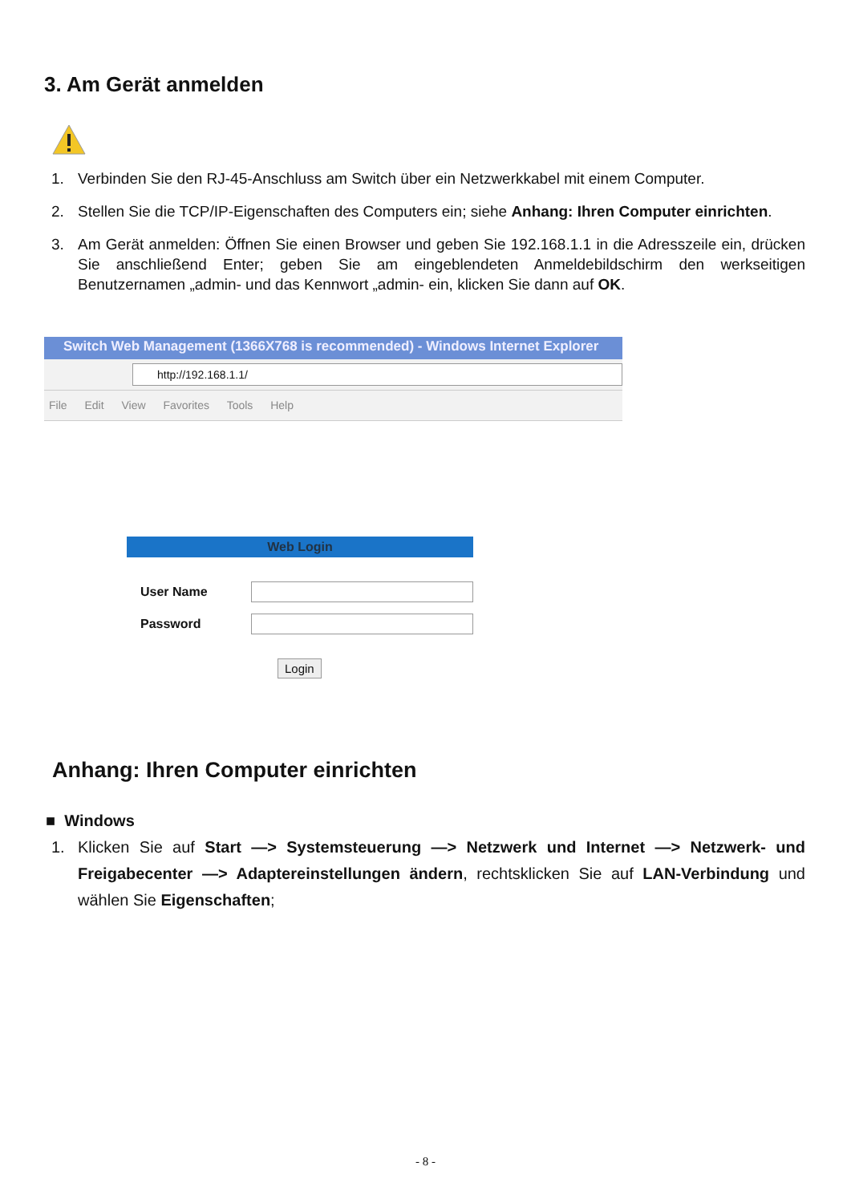3. Am Gerät anmelden
1. Verbinden Sie den RJ-45-Anschluss am Switch über ein Netzwerkkabel mit einem Computer.
2. Stellen Sie die TCP/IP-Eigenschaften des Computers ein; siehe Anhang: Ihren Computer einrichten.
3. Am Gerät anmelden: Öffnen Sie einen Browser und geben Sie 192.168.1.1 in die Adresszeile ein, drücken Sie anschließend Enter; geben Sie am eingeblendeten Anmeldebildschirm den werkseitigen Benutzernamen „admin- und das Kennwort „admin- ein, klicken Sie dann auf OK.
Switch Web Management (1366X768 is recommended) - Windows Internet Explorer
http://192.168.1.1/
File Edit View Favorites Tools Help
Web Login
User Name
Password
Login
Anhang: Ihren Computer einrichten
■ Windows
1. Klicken Sie auf Start —> Systemsteuerung —> Netzwerk und Internet —> Netzwerk- und Freigabecenter —> Adaptereinstellungen ändern, rechtsklicken Sie auf LAN-Verbindung und wählen Sie Eigenschaften;
- 8 -